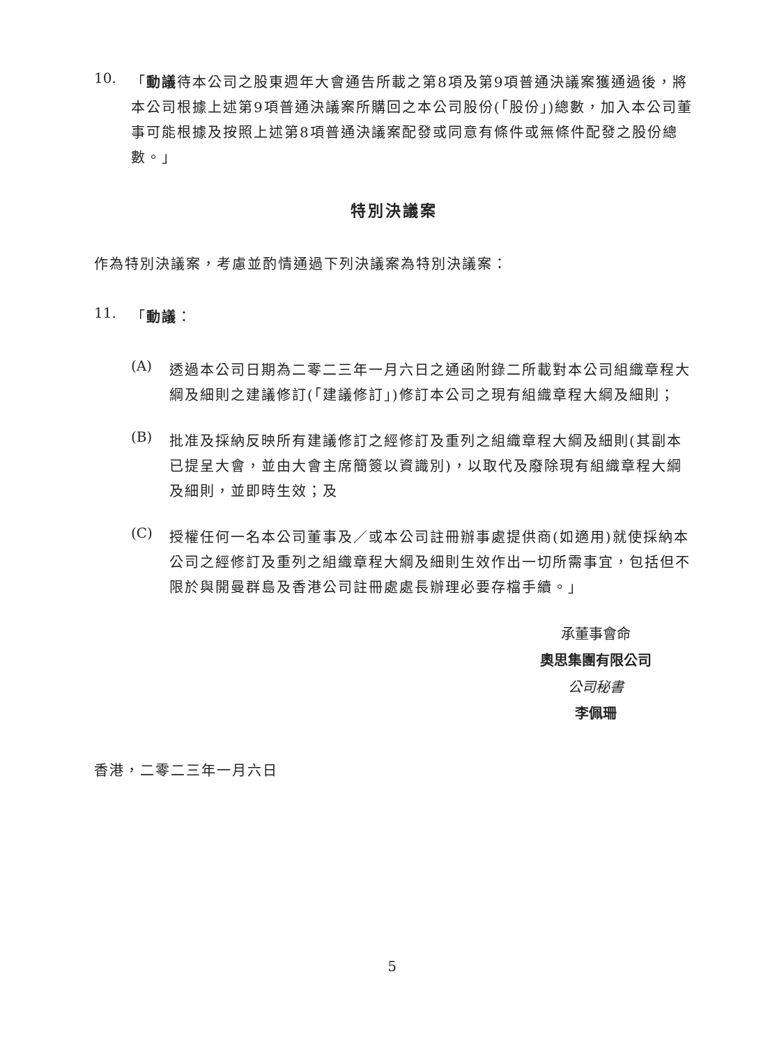10.
「動議待本公司之股東週年大會通告所載之第8項及第9項普通決議案獲通過後，將本公司根據上述第9項普通決議案所購回之本公司股份(「股份」)總數，加入本公司董事可能根據及按照上述第8項普通決議案配發或同意有條件或無條件配發之股份總數。」
特別決議案
作為特別決議案，考慮並酌情通過下列決議案為特別決議案：
11.
「動議：
(A)
透過本公司日期為二零二三年一月六日之通函附錄二所載對本公司組織章程大綱及細則之建議修訂(「建議修訂」)修訂本公司之現有組織章程大綱及細則；
(B)
批准及採納反映所有建議修訂之經修訂及重列之組織章程大綱及細則(其副本已提呈大會，並由大會主席簡簽以資識別)，以取代及廢除現有組織章程大綱及細則，並即時生效；及
(C)
授權任何一名本公司董事及／或本公司註冊辦事處提供商(如適用)就使採納本公司之經修訂及重列之組織章程大綱及細則生效作出一切所需事宜，包括但不限於與開曼群島及香港公司註冊處處長辦理必要存檔手續。」
承董事會命
奧思集團有限公司
公司秘書
李佩珊
香港，二零二三年一月六日
5